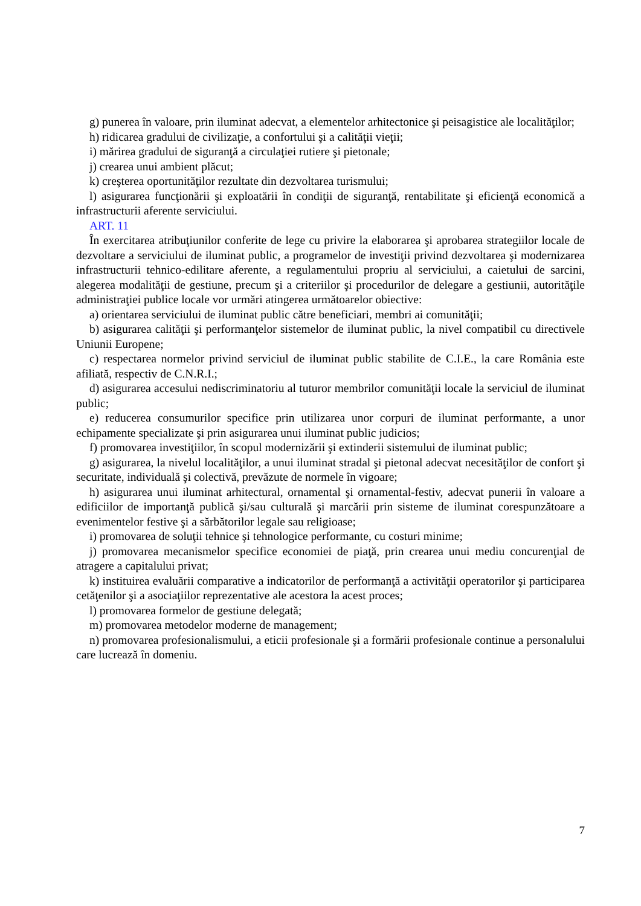g) punerea în valoare, prin iluminat adecvat, a elementelor arhitectonice şi peisagistice ale localităţilor;
h) ridicarea gradului de civilizaţie, a confortului şi a calităţii vieţii;
i) mărirea gradului de siguranţă a circulaţiei rutiere şi pietonale;
j) crearea unui ambient plăcut;
k) creşterea oportunităţilor rezultate din dezvoltarea turismului;
l) asigurarea funcţionării şi exploatării în condiţii de siguranţă, rentabilitate şi eficienţă economică a infrastructurii aferente serviciului.
ART. 11
În exercitarea atribuţiunilor conferite de lege cu privire la elaborarea şi aprobarea strategiilor locale de dezvoltare a serviciului de iluminat public, a programelor de investiţii privind dezvoltarea şi modernizarea infrastructurii tehnico-edilitare aferente, a regulamentului propriu al serviciului, a caietului de sarcini, alegerea modalităţii de gestiune, precum şi a criteriilor şi procedurilor de delegare a gestiunii, autorităţile administraţiei publice locale vor urmări atingerea următoarelor obiective:
a) orientarea serviciului de iluminat public către beneficiari, membri ai comunităţii;
b) asigurarea calităţii şi performanţelor sistemelor de iluminat public, la nivel compatibil cu directivele Uniunii Europene;
c) respectarea normelor privind serviciul de iluminat public stabilite de C.I.E., la care România este afiliată, respectiv de C.N.R.I.;
d) asigurarea accesului nediscriminatoriu al tuturor membrilor comunităţii locale la serviciul de iluminat public;
e) reducerea consumurilor specifice prin utilizarea unor corpuri de iluminat performante, a unor echipamente specializate şi prin asigurarea unui iluminat public judicios;
f) promovarea investiţiilor, în scopul modernizării şi extinderii sistemului de iluminat public;
g) asigurarea, la nivelul localităţilor, a unui iluminat stradal şi pietonal adecvat necesităţilor de confort şi securitate, individuală şi colectivă, prevăzute de normele în vigoare;
h) asigurarea unui iluminat arhitectural, ornamental şi ornamental-festiv, adecvat punerii în valoare a edificiilor de importanţă publică şi/sau culturală şi marcării prin sisteme de iluminat corespunzătoare a evenimentelor festive şi a sărbătorilor legale sau religioase;
i) promovarea de soluţii tehnice şi tehnologice performante, cu costuri minime;
j) promovarea mecanismelor specifice economiei de piaţă, prin crearea unui mediu concurenţial de atragere a capitalului privat;
k) instituirea evaluării comparative a indicatorilor de performanţă a activităţii operatorilor şi participarea cetăţenilor şi a asociaţiilor reprezentative ale acestora la acest proces;
l) promovarea formelor de gestiune delegată;
m) promovarea metodelor moderne de management;
n) promovarea profesionalismului, a eticii profesionale şi a formării profesionale continue a personalului care lucrează în domeniu.
7